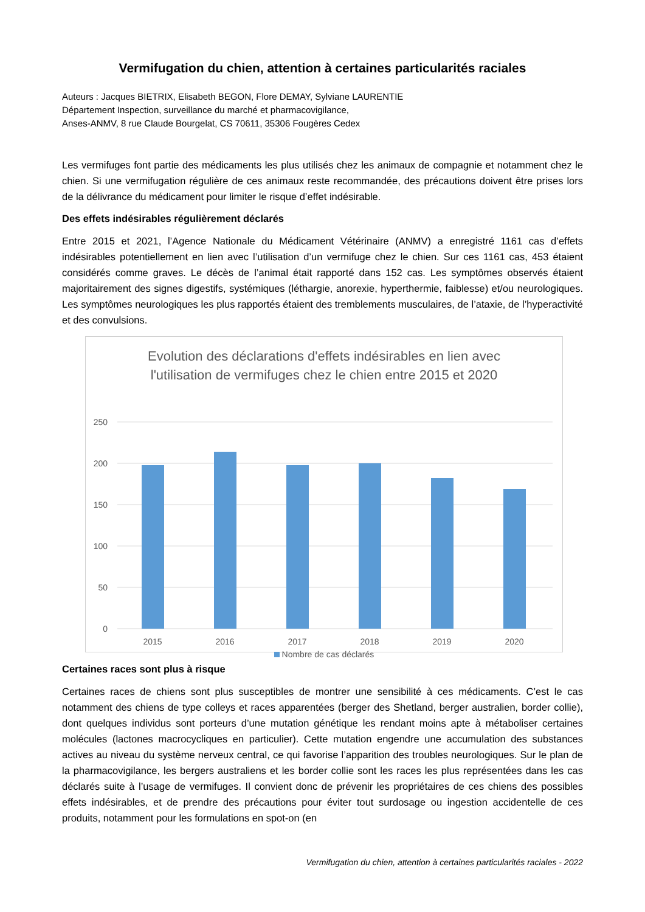Vermifugation du chien, attention à certaines particularités raciales
Auteurs : Jacques BIETRIX, Elisabeth BEGON, Flore DEMAY, Sylviane LAURENTIE
Département Inspection, surveillance du marché et pharmacovigilance,
Anses-ANMV, 8 rue Claude Bourgelat, CS 70611, 35306 Fougères Cedex
Les vermifuges font partie des médicaments les plus utilisés chez les animaux de compagnie et notamment chez le chien. Si une vermifugation régulière de ces animaux reste recommandée, des précautions doivent être prises lors de la délivrance du médicament pour limiter le risque d’effet indésirable.
Des effets indésirables régulièrement déclarés
Entre 2015 et 2021, l’Agence Nationale du Médicament Vétérinaire (ANMV) a enregistré 1161 cas d’effets indésirables potentiellement en lien avec l’utilisation d’un vermifuge chez le chien. Sur ces 1161 cas, 453 étaient considérés comme graves. Le décès de l’animal était rapporté dans 152 cas. Les symptômes observés étaient majoritairement des signes digestifs, systémiques (léthargie, anorexie, hyperthermie, faiblesse) et/ou neurologiques. Les symptômes neurologiques les plus rapportés étaient des tremblements musculaires, de l’ataxie, de l’hyperactivité et des convulsions.
Evolution des déclarations d'effets indésirables en lien avec
l'utilisation de vermifuges chez le chien entre 2015 et 2020
250
200
150
100
50
0
2015
2016
2017
2018
2019
2020
Nombre de cas déclarés
Certaines races sont plus à risque
Certaines races de chiens sont plus susceptibles de montrer une sensibilité à ces médicaments. C’est le cas notamment des chiens de type colleys et races apparentées (berger des Shetland, berger australien, border collie), dont quelques individus sont porteurs d’une mutation génétique les rendant moins apte à métaboliser certaines molécules (lactones macrocycliques en particulier). Cette mutation engendre une accumulation des substances actives au niveau du système nerveux central, ce qui favorise l’apparition des troubles neurologiques. Sur le plan de la pharmacovigilance, les bergers australiens et les border collie sont les races les plus représentées dans les cas déclarés suite à l’usage de vermifuges. Il convient donc de prévenir les propriétaires de ces chiens des possibles effets indésirables, et de prendre des précautions pour éviter tout surdosage ou ingestion accidentelle de ces produits, notamment pour les formulations en spot-on (en
Vermifugation du chien, attention à certaines particularités raciales - 2022